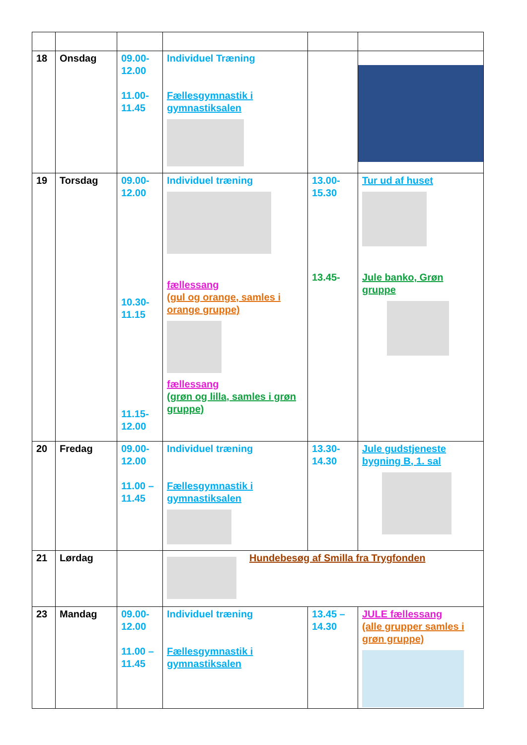| 18 | Onsdag | 09.00- 12.00 11.00- 11.45 | Individuel Træning Fællesgymnastik i gymnastiksalen | | |
| 19 | Torsdag | 09.00- 12.00 10.30- 11.15 11.15- 12.00 | Individuel træning fællessang (gul og orange, samles i orange gruppe) fællessang (grøn og lilla, samles i grøn gruppe) | 13.00- 15.30 13.45- | Tur ud af huset Jule banko, Grøn gruppe |
| 20 | Fredag | 09.00- 12.00 11.00 – 11.45 | Individuel træning Fællesgymnastik i gymnastiksalen | 13.30- 14.30 | Jule gudstjeneste bygning B, 1. sal |
| 21 | Lørdag | | Hundebesøg af Smilla fra Trygfonden | | |
| 23 | Mandag | 09.00- 12.00 11.00 – 11.45 | Individuel træning Fællesgymnastik i gymnastiksalen | 13.45 – 14.30 | JULE fællessang (alle grupper samles i grøn gruppe) |